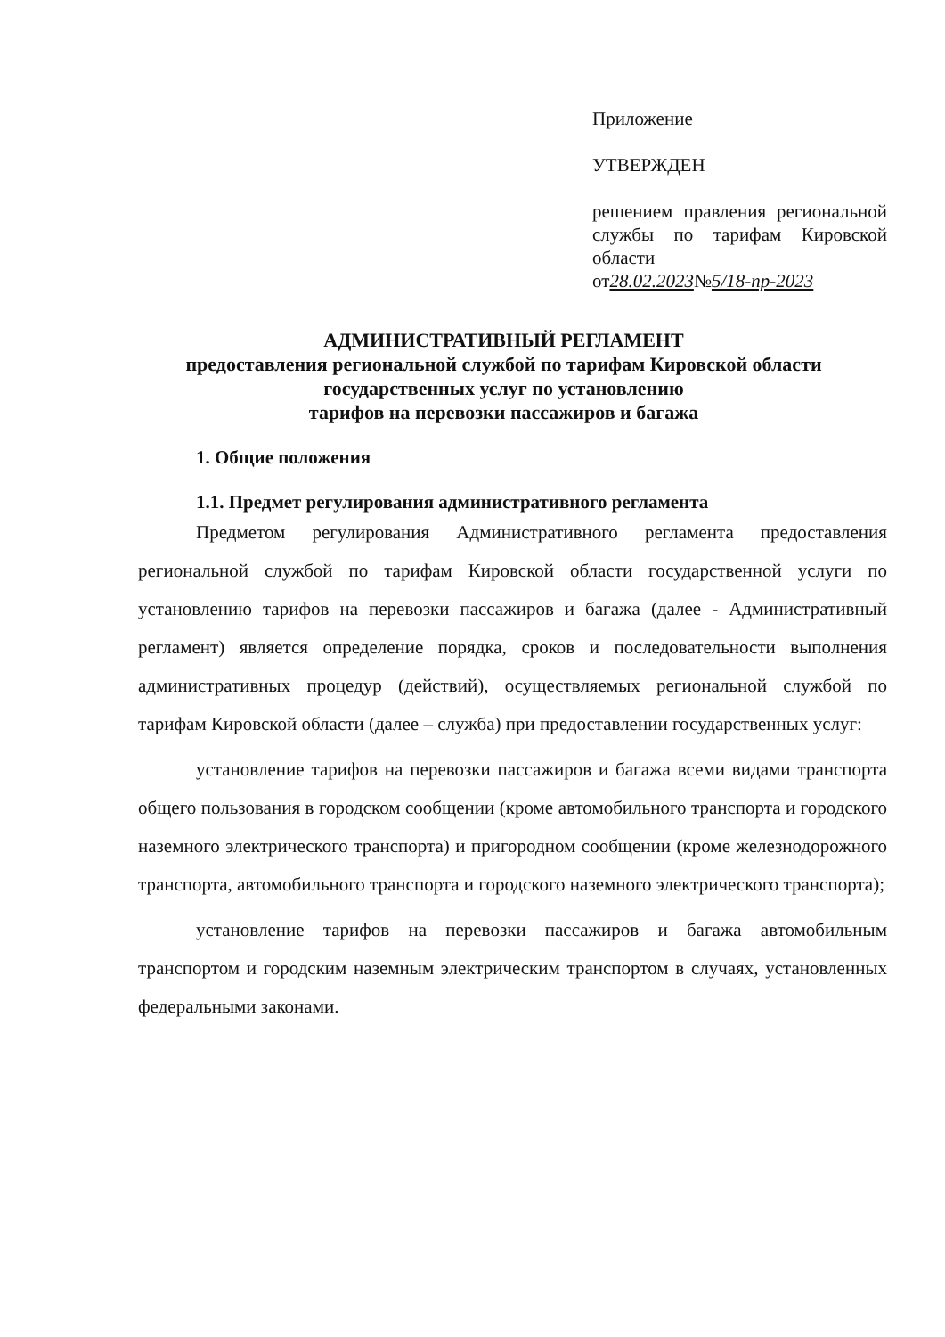Приложение
УТВЕРЖДЕН
решением правления региональной службы по тарифам Кировской области
от28.02.2023№5/18-пр-2023
АДМИНИСТРАТИВНЫЙ РЕГЛАМЕНТ
предоставления региональной службой по тарифам Кировской области
государственных услуг по установлению
тарифов на перевозки пассажиров и багажа
1. Общие положения
1.1. Предмет регулирования административного регламента
Предметом регулирования Административного регламента предоставления региональной службой по тарифам Кировской области государственной услуги по установлению тарифов на перевозки пассажиров и багажа (далее - Административный регламент) является определение порядка, сроков и последовательности выполнения административных процедур (действий), осуществляемых региональной службой по тарифам Кировской области (далее – служба) при предоставлении государственных услуг:
установление тарифов на перевозки пассажиров и багажа всеми видами транспорта общего пользования в городском сообщении (кроме автомобильного транспорта и городского наземного электрического транспорта) и пригородном сообщении (кроме железнодорожного транспорта, автомобильного транспорта и городского наземного электрического транспорта);
установление тарифов на перевозки пассажиров и багажа автомобильным транспортом и городским наземным электрическим транспортом в случаях, установленных федеральными законами.